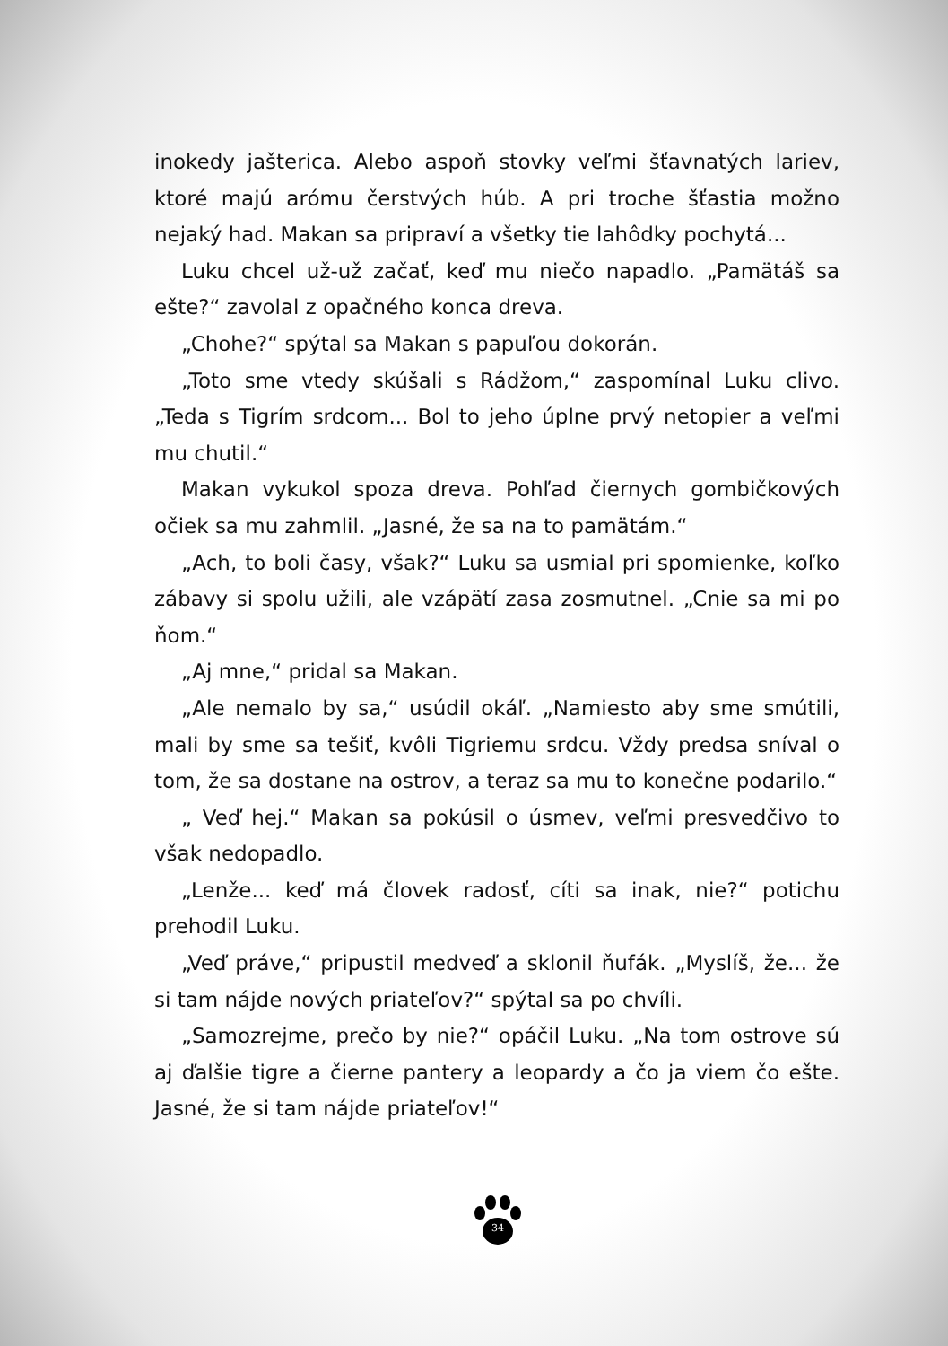inokedy jašterica. Alebo aspoň stovky veľmi šťavnatých lariev, ktoré majú arómu čerstvých húb. A pri troche šťastia možno nejaký had. Makan sa pripraví a všetky tie lahôdky pochytá...
Luku chcel už-už začať, keď mu niečo napadlo. „Pamätáš sa ešte?“ zavolal z opačného konca dreva.
„Chohe?“ spýtal sa Makan s papuľou dokorán.
„Toto sme vtedy skúšali s Rádžom,“ zaspomínal Luku clivo. „Teda s Tigrím srdcom... Bol to jeho úplne prvý netopier a veľmi mu chutil.“
Makan vykukol spoza dreva. Pohľad čiernych gombičkových očiek sa mu zahmlil. „Jasné, že sa na to pamätám.“
„Ach, to boli časy, však?“ Luku sa usmial pri spomienke, koľko zábavy si spolu užili, ale vzápätí zasa zosmutnel. „Cnie sa mi po ňom.“
„Aj mne,“ pridal sa Makan.
„Ale nemalo by sa,“ usúdil okáľ. „Namiesto aby sme smútili, mali by sme sa tešiť, kvôli Tigriemu srdcu. Vždy predsa sníval o tom, že sa dostane na ostrov, a teraz sa mu to konečne podarilo.“
„ Veď hej.“ Makan sa pokúsil o úsmev, veľmi presvedčivo to však nedopadlo.
„Lenže... keď má človek radosť, cíti sa inak, nie?“ potichu prehodil Luku.
„Veď práve,“ pripustil medveď a sklonil ňufák. „Myslíš, že... že si tam nájde nových priateľov?“ spýtal sa po chvíli.
„Samozrejme, prečo by nie?“ opáčil Luku. „Na tom ostrove sú aj ďalšie tigre a čierne pantery a leopardy a čo ja viem čo ešte. Jasné, že si tam nájde priateľov!“
34